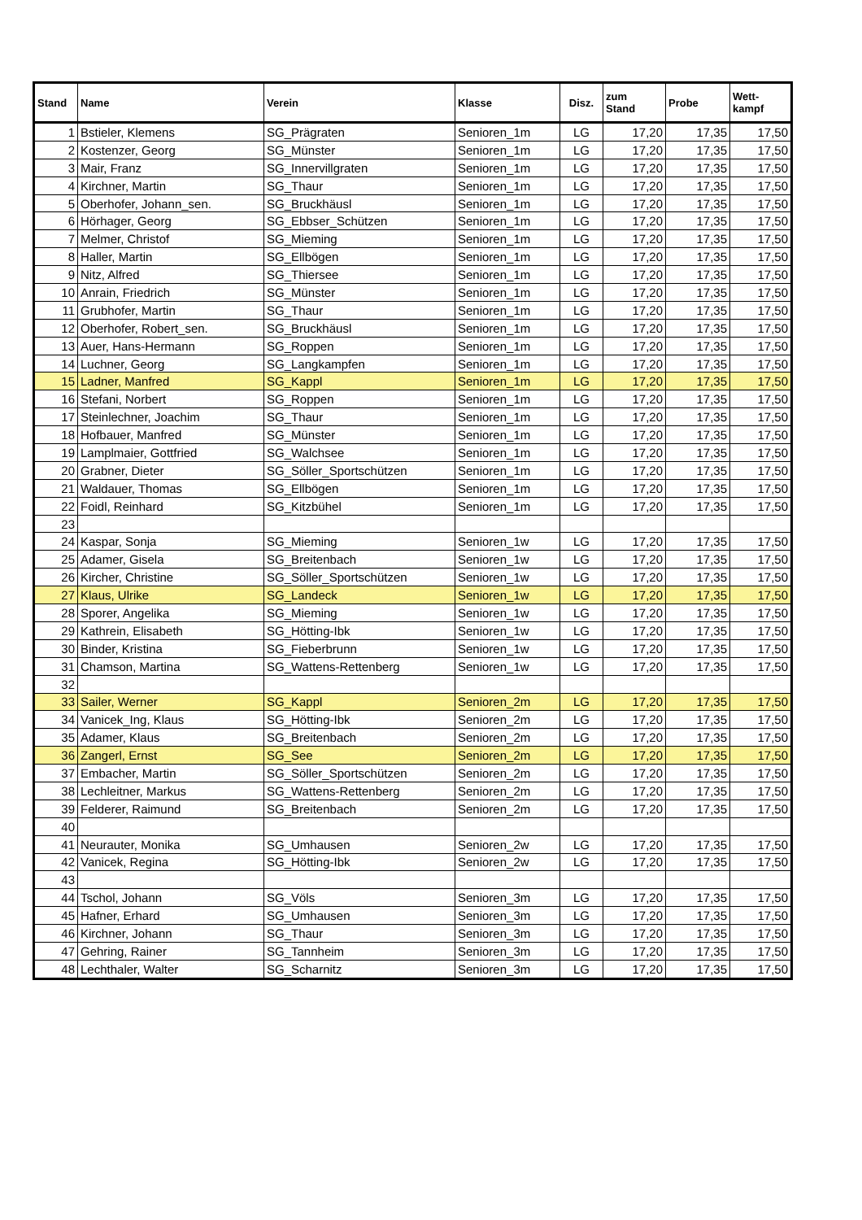| Stand | Name | Verein | Klasse | Disz. | zum Stand | Probe | Wett- kampf |
| --- | --- | --- | --- | --- | --- | --- | --- |
| 1 | Bstieler, Klemens | SG_Prägraten | Senioren_1m | LG | 17,20 | 17,35 | 17,50 |
| 2 | Kostenzer, Georg | SG_Münster | Senioren_1m | LG | 17,20 | 17,35 | 17,50 |
| 3 | Mair, Franz | SG_Innervillgraten | Senioren_1m | LG | 17,20 | 17,35 | 17,50 |
| 4 | Kirchner, Martin | SG_Thaur | Senioren_1m | LG | 17,20 | 17,35 | 17,50 |
| 5 | Oberhofer, Johann_sen. | SG_Bruckhäusl | Senioren_1m | LG | 17,20 | 17,35 | 17,50 |
| 6 | Hörhager, Georg | SG_Ebbser_Schützen | Senioren_1m | LG | 17,20 | 17,35 | 17,50 |
| 7 | Melmer, Christof | SG_Mieming | Senioren_1m | LG | 17,20 | 17,35 | 17,50 |
| 8 | Haller, Martin | SG_Ellbögen | Senioren_1m | LG | 17,20 | 17,35 | 17,50 |
| 9 | Nitz, Alfred | SG_Thiersee | Senioren_1m | LG | 17,20 | 17,35 | 17,50 |
| 10 | Anrain, Friedrich | SG_Münster | Senioren_1m | LG | 17,20 | 17,35 | 17,50 |
| 11 | Grubhofer, Martin | SG_Thaur | Senioren_1m | LG | 17,20 | 17,35 | 17,50 |
| 12 | Oberhofer, Robert_sen. | SG_Bruckhäusl | Senioren_1m | LG | 17,20 | 17,35 | 17,50 |
| 13 | Auer, Hans-Hermann | SG_Roppen | Senioren_1m | LG | 17,20 | 17,35 | 17,50 |
| 14 | Luchner, Georg | SG_Langkampfen | Senioren_1m | LG | 17,20 | 17,35 | 17,50 |
| 15 | Ladner, Manfred | SG_Kappl | Senioren_1m | LG | 17,20 | 17,35 | 17,50 |
| 16 | Stefani, Norbert | SG_Roppen | Senioren_1m | LG | 17,20 | 17,35 | 17,50 |
| 17 | Steinlechner, Joachim | SG_Thaur | Senioren_1m | LG | 17,20 | 17,35 | 17,50 |
| 18 | Hofbauer, Manfred | SG_Münster | Senioren_1m | LG | 17,20 | 17,35 | 17,50 |
| 19 | Lamplmaier, Gottfried | SG_Walchsee | Senioren_1m | LG | 17,20 | 17,35 | 17,50 |
| 20 | Grabner, Dieter | SG_Söller_Sportschützen | Senioren_1m | LG | 17,20 | 17,35 | 17,50 |
| 21 | Waldauer, Thomas | SG_Ellbögen | Senioren_1m | LG | 17,20 | 17,35 | 17,50 |
| 22 | Foidl, Reinhard | SG_Kitzbühel | Senioren_1m | LG | 17,20 | 17,35 | 17,50 |
| 23 | | | | | | | |
| 24 | Kaspar, Sonja | SG_Mieming | Senioren_1w | LG | 17,20 | 17,35 | 17,50 |
| 25 | Adamer, Gisela | SG_Breitenbach | Senioren_1w | LG | 17,20 | 17,35 | 17,50 |
| 26 | Kircher, Christine | SG_Söller_Sportschützen | Senioren_1w | LG | 17,20 | 17,35 | 17,50 |
| 27 | Klaus, Ulrike | SG_Landeck | Senioren_1w | LG | 17,20 | 17,35 | 17,50 |
| 28 | Sporer, Angelika | SG_Mieming | Senioren_1w | LG | 17,20 | 17,35 | 17,50 |
| 29 | Kathrein, Elisabeth | SG_Hötting-Ibk | Senioren_1w | LG | 17,20 | 17,35 | 17,50 |
| 30 | Binder, Kristina | SG_Fieberbrunn | Senioren_1w | LG | 17,20 | 17,35 | 17,50 |
| 31 | Chamson, Martina | SG_Wattens-Rettenberg | Senioren_1w | LG | 17,20 | 17,35 | 17,50 |
| 32 | | | | | | | |
| 33 | Sailer, Werner | SG_Kappl | Senioren_2m | LG | 17,20 | 17,35 | 17,50 |
| 34 | Vanicek_Ing, Klaus | SG_Hötting-Ibk | Senioren_2m | LG | 17,20 | 17,35 | 17,50 |
| 35 | Adamer, Klaus | SG_Breitenbach | Senioren_2m | LG | 17,20 | 17,35 | 17,50 |
| 36 | Zangerl, Ernst | SG_See | Senioren_2m | LG | 17,20 | 17,35 | 17,50 |
| 37 | Embacher, Martin | SG_Söller_Sportschützen | Senioren_2m | LG | 17,20 | 17,35 | 17,50 |
| 38 | Lechleitner, Markus | SG_Wattens-Rettenberg | Senioren_2m | LG | 17,20 | 17,35 | 17,50 |
| 39 | Felderer, Raimund | SG_Breitenbach | Senioren_2m | LG | 17,20 | 17,35 | 17,50 |
| 40 | | | | | | | |
| 41 | Neurauter, Monika | SG_Umhausen | Senioren_2w | LG | 17,20 | 17,35 | 17,50 |
| 42 | Vanicek, Regina | SG_Hötting-Ibk | Senioren_2w | LG | 17,20 | 17,35 | 17,50 |
| 43 | | | | | | | |
| 44 | Tschol, Johann | SG_Völs | Senioren_3m | LG | 17,20 | 17,35 | 17,50 |
| 45 | Hafner, Erhard | SG_Umhausen | Senioren_3m | LG | 17,20 | 17,35 | 17,50 |
| 46 | Kirchner, Johann | SG_Thaur | Senioren_3m | LG | 17,20 | 17,35 | 17,50 |
| 47 | Gehring, Rainer | SG_Tannheim | Senioren_3m | LG | 17,20 | 17,35 | 17,50 |
| 48 | Lechthaler, Walter | SG_Scharnitz | Senioren_3m | LG | 17,20 | 17,35 | 17,50 |